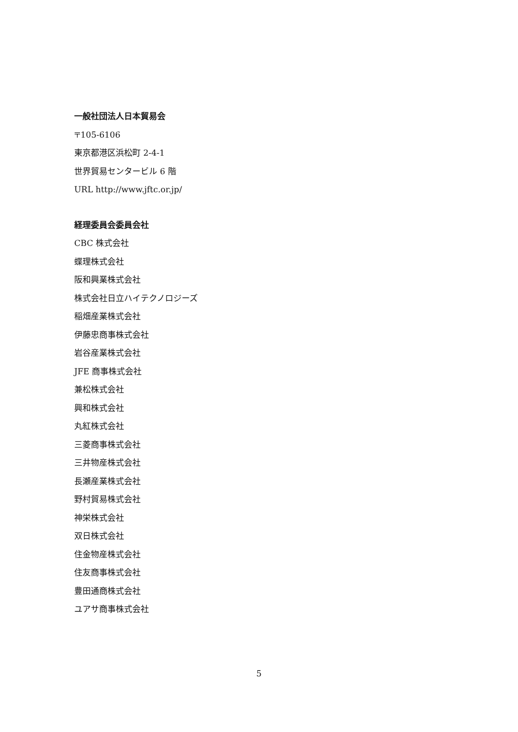一般社団法人日本貿易会
〒105-6106
東京都港区浜松町 2-4-1
世界貿易センタービル 6 階
URL http://www.jftc.or.jp/
経理委員会委員会社
CBC 株式会社
蝶理株式会社
阪和興業株式会社
株式会社日立ハイテクノロジーズ
稲畑産業株式会社
伊藤忠商事株式会社
岩谷産業株式会社
JFE 商事株式会社
兼松株式会社
興和株式会社
丸紅株式会社
三菱商事株式会社
三井物産株式会社
長瀬産業株式会社
野村貿易株式会社
神栄株式会社
双日株式会社
住金物産株式会社
住友商事株式会社
豊田通商株式会社
ユアサ商事株式会社
5